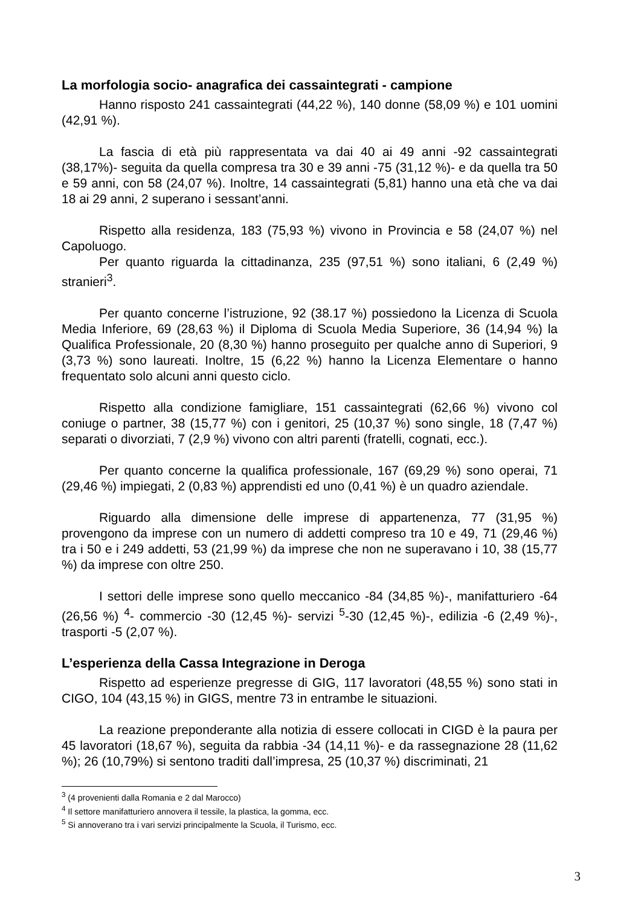La morfologia socio- anagrafica dei cassaintegrati - campione
Hanno risposto 241 cassaintegrati (44,22 %), 140 donne (58,09 %) e 101 uomini (42,91 %).
La fascia di età più rappresentata va dai 40 ai 49 anni -92 cassaintegrati (38,17%)- seguita da quella compresa tra 30 e 39 anni -75 (31,12 %)- e da quella tra 50 e 59 anni, con 58 (24,07 %). Inoltre, 14 cassaintegrati (5,81) hanno una età che va dai 18 ai 29 anni, 2 superano i sessant’anni.
Rispetto alla residenza, 183 (75,93 %) vivono in Provincia e 58 (24,07 %) nel Capoluogo.
Per quanto riguarda la cittadinanza, 235 (97,51 %) sono italiani, 6 (2,49 %) stranieri<sup>3</sup>.
Per quanto concerne l’istruzione, 92 (38.17 %) possiedono la Licenza di Scuola Media Inferiore, 69 (28,63 %) il Diploma di Scuola Media Superiore, 36 (14,94 %) la Qualifica Professionale, 20 (8,30 %) hanno proseguito per qualche anno di Superiori, 9 (3,73 %) sono laureati. Inoltre, 15 (6,22 %) hanno la Licenza Elementare o hanno frequentato solo alcuni anni questo ciclo.
Rispetto alla condizione famigliare, 151 cassaintegrati (62,66 %) vivono col coniuge o partner, 38 (15,77 %) con i genitori, 25 (10,37 %) sono single, 18 (7,47 %) separati o divorziati, 7 (2,9 %) vivono con altri parenti (fratelli, cognati, ecc.).
Per quanto concerne la qualifica professionale, 167 (69,29 %) sono operai, 71 (29,46 %) impiegati, 2 (0,83 %) apprendisti ed uno (0,41 %) è un quadro aziendale.
Riguardo alla dimensione delle imprese di appartenenza, 77 (31,95 %) provengono da imprese con un numero di addetti compreso tra 10 e 49, 71 (29,46 %) tra i 50 e i 249 addetti, 53 (21,99 %) da imprese che non ne superavano i 10, 38 (15,77 %) da imprese con oltre 250.
I settori delle imprese sono quello meccanico -84 (34,85 %)-, manifatturiero -64 (26,56 %) <sup>4</sup>- commercio -30 (12,45 %)- servizi <sup>5</sup>-30 (12,45 %)-, edilizia -6 (2,49 %)-, trasporti -5 (2,07 %).
L’esperienza della Cassa Integrazione in Deroga
Rispetto ad esperienze pregresse di GIG, 117 lavoratori (48,55 %) sono stati in CIGO, 104 (43,15 %) in GIGS, mentre 73 in entrambe le situazioni.
La reazione preponderante alla notizia di essere collocati in CIGD è la paura per 45 lavoratori (18,67 %), seguita da rabbia -34 (14,11 %)- e da rassegnazione 28 (11,62 %); 26 (10,79%) si sentono traditi dall’impresa, 25 (10,37 %) discriminati, 21
<sup>3</sup> (4 provenienti dalla Romania e 2 dal Marocco)
<sup>4</sup> Il settore manifatturiero annovera il tessile, la plastica, la gomma, ecc.
<sup>5</sup> Si annoverano tra i vari servizi principalmente la Scuola, il Turismo, ecc.
3